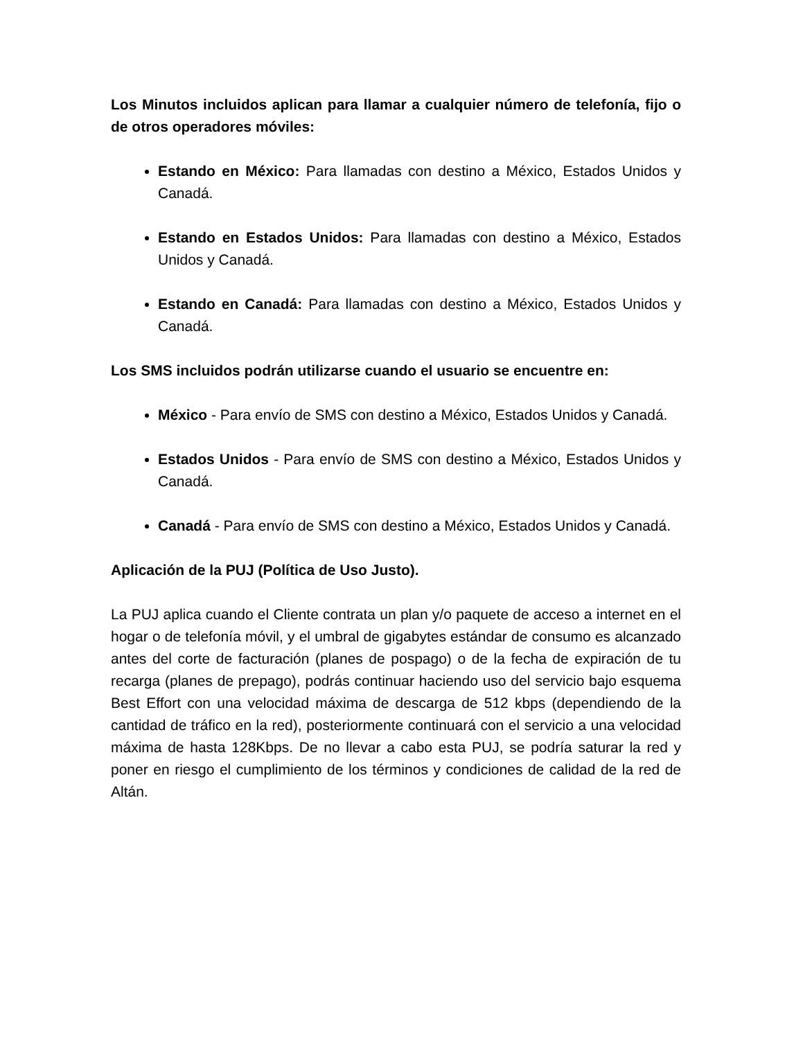Los Minutos incluidos aplican para llamar a cualquier número de telefonía, fijo o de otros operadores móviles:
Estando en México: Para llamadas con destino a México, Estados Unidos y Canadá.
Estando en Estados Unidos: Para llamadas con destino a México, Estados Unidos y Canadá.
Estando en Canadá: Para llamadas con destino a México, Estados Unidos y Canadá.
Los SMS incluidos podrán utilizarse cuando el usuario se encuentre en:
México - Para envío de SMS con destino a México, Estados Unidos y Canadá.
Estados Unidos - Para envío de SMS con destino a México, Estados Unidos y Canadá.
Canadá - Para envío de SMS con destino a México, Estados Unidos y Canadá.
Aplicación de la PUJ (Política de Uso Justo).
La PUJ aplica cuando el Cliente contrata un plan y/o paquete de acceso a internet en el hogar o de telefonía móvil, y el umbral de gigabytes estándar de consumo es alcanzado antes del corte de facturación (planes de pospago) o de la fecha de expiración de tu recarga (planes de prepago), podrás continuar haciendo uso del servicio bajo esquema Best Effort con una velocidad máxima de descarga de 512 kbps (dependiendo de la cantidad de tráfico en la red), posteriormente continuará con el servicio a una velocidad máxima de hasta 128Kbps. De no llevar a cabo esta PUJ, se podría saturar la red y poner en riesgo el cumplimiento de los términos y condiciones de calidad de la red de Altán.